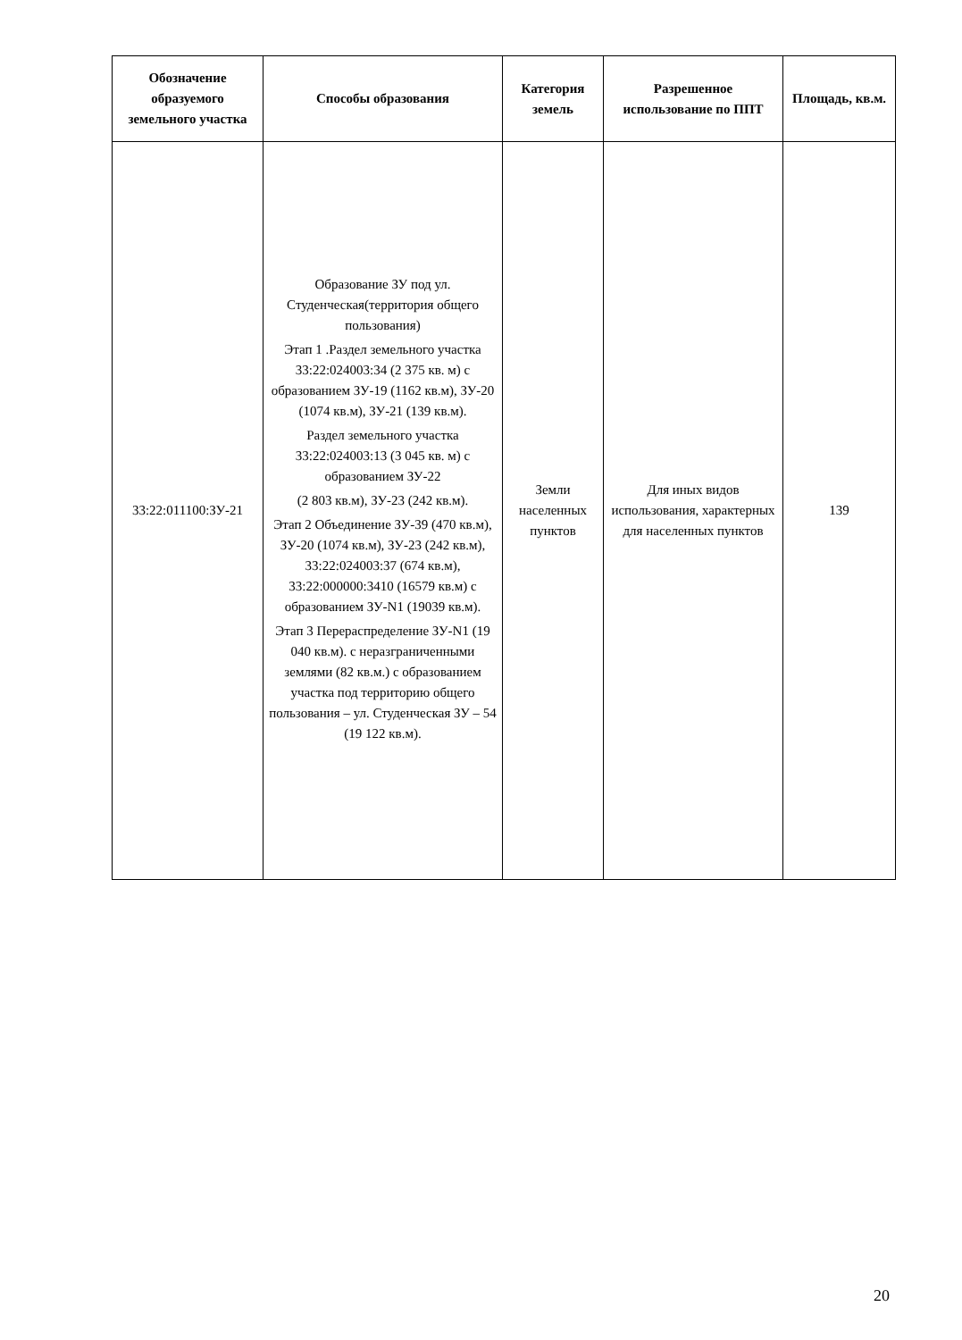| Обозначение образуемого земельного участка | Способы образования | Категория земель | Разрешенное использование по ППТ | Площадь, кв.м. |
| --- | --- | --- | --- | --- |
| 33:22:011100:ЗУ-21 | Образование ЗУ под ул. Студенческая(территория общего пользования) Этап 1 .Раздел земельного участка 33:22:024003:34 (2 375 кв. м) с образованием ЗУ-19 (1162 кв.м), ЗУ-20 (1074 кв.м), ЗУ-21 (139 кв.м). Раздел земельного участка 33:22:024003:13 (3 045 кв. м) с образованием ЗУ-22 (2 803 кв.м), ЗУ-23 (242 кв.м). Этап 2 Объединение ЗУ-39 (470 кв.м), ЗУ-20 (1074 кв.м), ЗУ-23 (242 кв.м), 33:22:024003:37 (674 кв.м), 33:22:000000:3410 (16579 кв.м) с образованием ЗУ-N1 (19039 кв.м). Этап 3 Перераспределение ЗУ-N1 (19 040 кв.м). с неразграниченными землями (82 кв.м.) с образованием участка под территорию общего пользования – ул. Студенческая ЗУ – 54 (19 122 кв.м). | Земли населенных пунктов | Для иных видов использования, характерных для населенных пунктов | 139 |
20